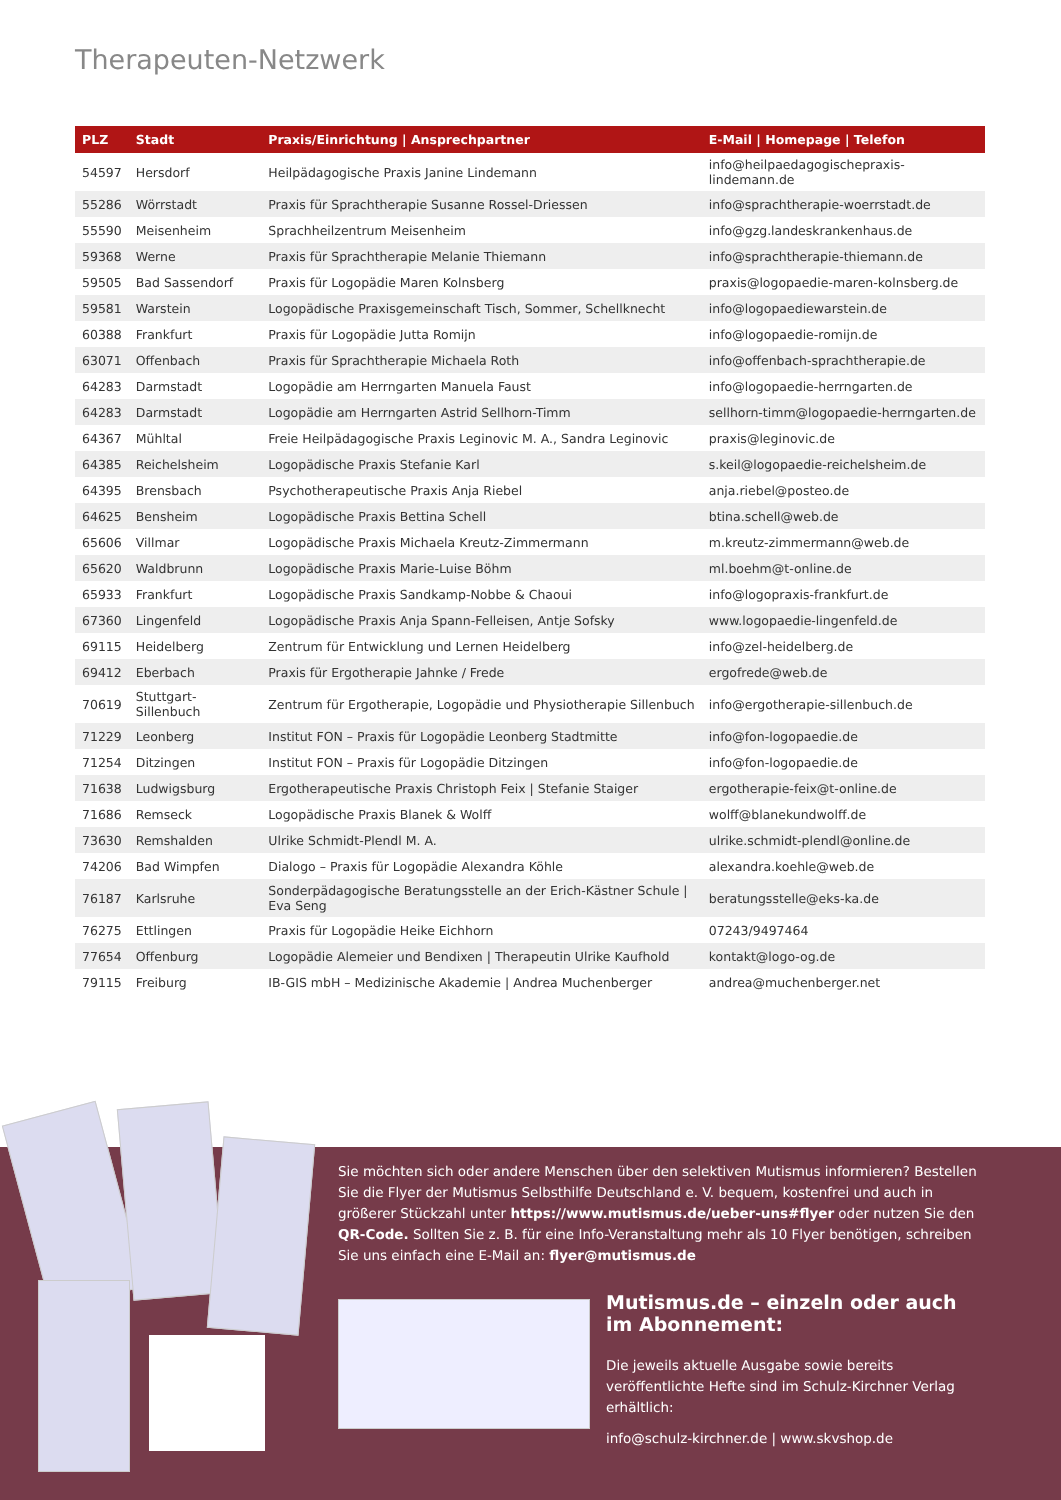Therapeuten-Netzwerk
| PLZ | Stadt | Praxis/Einrichtung / Ansprechpartner | E-Mail / Homepage / Telefon |
| --- | --- | --- | --- |
| 54597 | Hersdorf | Heilpädagogische Praxis Janine Lindemann | info@heilpaedagogischepraxis-lindemann.de |
| 55286 | Wörrstadt | Praxis für Sprachtherapie Susanne Rossel-Driessen | info@sprachtherapie-woerrstadt.de |
| 55590 | Meisenheim | Sprachheilzentrum Meisenheim | info@gzg.landeskrankenhaus.de |
| 59368 | Werne | Praxis für Sprachtherapie Melanie Thiemann | info@sprachtherapie-thiemann.de |
| 59505 | Bad Sassendorf | Praxis für Logopädie Maren Kolnsberg | praxis@logopaedie-maren-kolnsberg.de |
| 59581 | Warstein | Logopädische Praxisgemeinschaft Tisch, Sommer, Schellknecht | info@logopaediewarstein.de |
| 60388 | Frankfurt | Praxis für Logopädie Jutta Romijn | info@logopaedie-romijn.de |
| 63071 | Offenbach | Praxis für Sprachtherapie Michaela Roth | info@offenbach-sprachtherapie.de |
| 64283 | Darmstadt | Logopädie am Herrngarten Manuela Faust | info@logopaedie-herrngarten.de |
| 64283 | Darmstadt | Logopädie am Herrngarten Astrid Sellhorn-Timm | sellhorn-timm@logopaedie-herrngarten.de |
| 64367 | Mühltal | Freie Heilpädagogische Praxis Leginovic M. A., Sandra Leginovic | praxis@leginovic.de |
| 64385 | Reichelsheim | Logopädische Praxis Stefanie Karl | s.keil@logopaedie-reichelsheim.de |
| 64395 | Brensbach | Psychotherapeutische Praxis Anja Riebel | anja.riebel@posteo.de |
| 64625 | Bensheim | Logopädische Praxis Bettina Schell | btina.schell@web.de |
| 65606 | Villmar | Logopädische Praxis Michaela Kreutz-Zimmermann | m.kreutz-zimmermann@web.de |
| 65620 | Waldbrunn | Logopädische Praxis Marie-Luise Böhm | ml.boehm@t-online.de |
| 65933 | Frankfurt | Logopädische Praxis Sandkamp-Nobbe & Chaoui | info@logopraxis-frankfurt.de |
| 67360 | Lingenfeld | Logopädische Praxis Anja Spann-Felleisen, Antje Sofsky | www.logopaedie-lingenfeld.de |
| 69115 | Heidelberg | Zentrum für Entwicklung und Lernen Heidelberg | info@zel-heidelberg.de |
| 69412 | Eberbach | Praxis für Ergotherapie Jahnke / Frede | ergofrede@web.de |
| 70619 | Stuttgart-Sillenbuch | Zentrum für Ergotherapie, Logopädie und Physiotherapie Sillenbuch | info@ergotherapie-sillenbuch.de |
| 71229 | Leonberg | Institut FON – Praxis für Logopädie Leonberg Stadtmitte | info@fon-logopaedie.de |
| 71254 | Ditzingen | Institut FON – Praxis für Logopädie Ditzingen | info@fon-logopaedie.de |
| 71638 | Ludwigsburg | Ergotherapeutische Praxis Christoph Feix / Stefanie Staiger | ergotherapie-feix@t-online.de |
| 71686 | Remseck | Logopädische Praxis Blanek & Wolff | wolff@blanekundwolff.de |
| 73630 | Remshalden | Ulrike Schmidt-Plendl M. A. | ulrike.schmidt-plendl@online.de |
| 74206 | Bad Wimpfen | Dialogo – Praxis für Logopädie Alexandra Köhle | alexandra.koehle@web.de |
| 76187 | Karlsruhe | Sonderpädagogische Beratungsstelle an der Erich-Kästner Schule / Eva Seng | beratungsstelle@eks-ka.de |
| 76275 | Ettlingen | Praxis für Logopädie Heike Eichhorn | 07243/9497464 |
| 77654 | Offenburg | Logopädie Alemeier und Bendixen / Therapeutin Ulrike Kaufhold | kontakt@logo-og.de |
| 79115 | Freiburg | IB-GIS mbH – Medizinische Akademie / Andrea Muchenberger | andrea@muchenberger.net |
Sie möchten sich oder andere Menschen über den selektiven Mutismus informieren? Bestellen Sie die Flyer der Mutismus Selbsthilfe Deutschland e. V. bequem, kostenfrei und auch in größerer Stückzahl unter https://www.mutismus.de/ueber-uns#flyer oder nutzen Sie den QR-Code. Sollten Sie z. B. für eine Info-Veranstaltung mehr als 10 Flyer benötigen, schreiben Sie uns einfach eine E-Mail an: flyer@mutismus.de
Mutismus.de – einzeln oder auch im Abonnement:
Die jeweils aktuelle Ausgabe sowie bereits veröffentlichte Hefte sind im Schulz-Kirchner Verlag erhältlich:
info@schulz-kirchner.de | www.skvshop.de